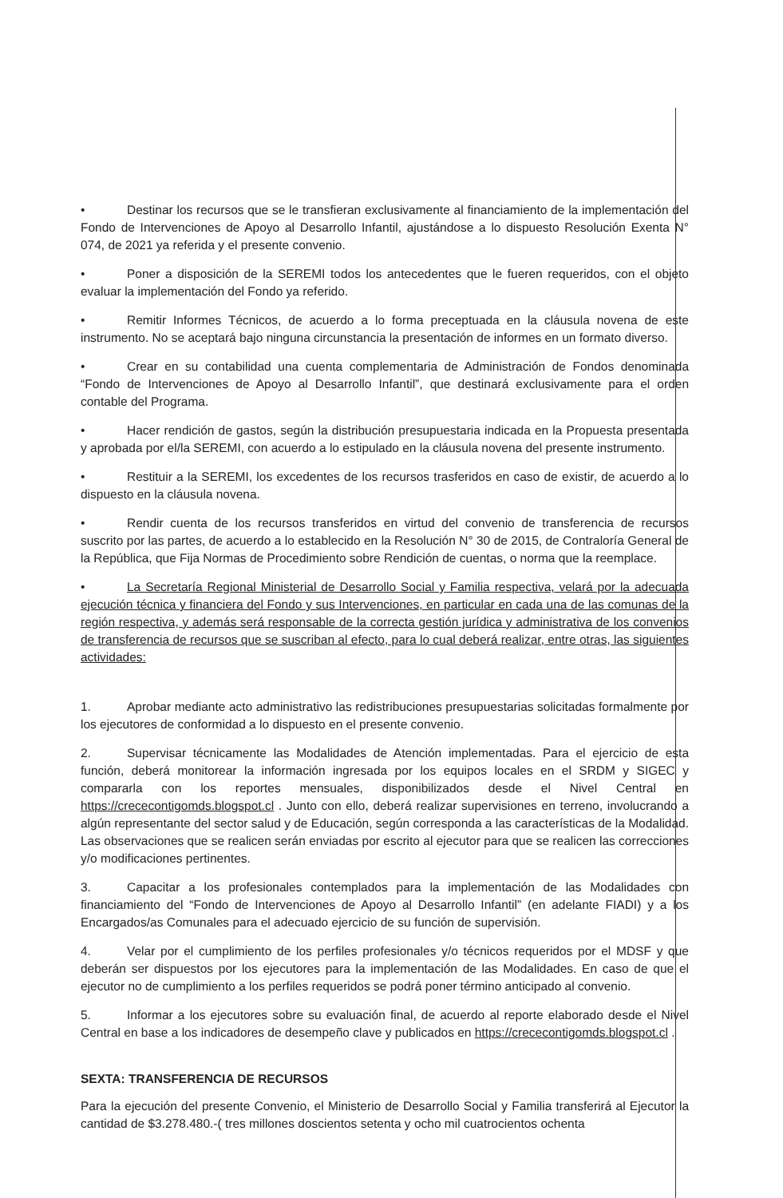• Destinar los recursos que se le transfieran exclusivamente al financiamiento de la implementación del Fondo de Intervenciones de Apoyo al Desarrollo Infantil, ajustándose a lo dispuesto Resolución Exenta N° 074, de 2021 ya referida y el presente convenio.
• Poner a disposición de la SEREMI todos los antecedentes que le fueren requeridos, con el objeto evaluar la implementación del Fondo ya referido.
• Remitir Informes Técnicos, de acuerdo a lo forma preceptuada en la cláusula novena de este instrumento. No se aceptará bajo ninguna circunstancia la presentación de informes en un formato diverso.
• Crear en su contabilidad una cuenta complementaria de Administración de Fondos denominada “Fondo de Intervenciones de Apoyo al Desarrollo Infantil”, que destinará exclusivamente para el orden contable del Programa.
• Hacer rendición de gastos, según la distribución presupuestaria indicada en la Propuesta presentada y aprobada por el/la SEREMI, con acuerdo a lo estipulado en la cláusula novena del presente instrumento.
• Restituir a la SEREMI, los excedentes de los recursos trasferidos en caso de existir, de acuerdo a lo dispuesto en la cláusula novena.
• Rendir cuenta de los recursos transferidos en virtud del convenio de transferencia de recursos suscrito por las partes, de acuerdo a lo establecido en la Resolución N° 30 de 2015, de Contraloría General de la República, que Fija Normas de Procedimiento sobre Rendición de cuentas, o norma que la reemplace.
• La Secretaría Regional Ministerial de Desarrollo Social y Familia respectiva, velará por la adecuada ejecución técnica y financiera del Fondo y sus Intervenciones, en particular en cada una de las comunas de la región respectiva, y además será responsable de la correcta gestión jurídica y administrativa de los convenios de transferencia de recursos que se suscriban al efecto, para lo cual deberá realizar, entre otras, las siguientes actividades:
1. Aprobar mediante acto administrativo las redistribuciones presupuestarias solicitadas formalmente por los ejecutores de conformidad a lo dispuesto en el presente convenio.
2. Supervisar técnicamente las Modalidades de Atención implementadas. Para el ejercicio de esta función, deberá monitorear la información ingresada por los equipos locales en el SRDM y SIGEC y compararla con los reportes mensuales, disponibilizados desde el Nivel Central en https://crececontigomds.blogspot.cl . Junto con ello, deberá realizar supervisiones en terreno, involucrando a algún representante del sector salud y de Educación, según corresponda a las características de la Modalidad. Las observaciones que se realicen serán enviadas por escrito al ejecutor para que se realicen las correcciones y/o modificaciones pertinentes.
3. Capacitar a los profesionales contemplados para la implementación de las Modalidades con financiamiento del “Fondo de Intervenciones de Apoyo al Desarrollo Infantil” (en adelante FIADI) y a los Encargados/as Comunales para el adecuado ejercicio de su función de supervisión.
4. Velar por el cumplimiento de los perfiles profesionales y/o técnicos requeridos por el MDSF y que deberán ser dispuestos por los ejecutores para la implementación de las Modalidades. En caso de que el ejecutor no de cumplimiento a los perfiles requeridos se podrá poner término anticipado al convenio.
5. Informar a los ejecutores sobre su evaluación final, de acuerdo al reporte elaborado desde el Nivel Central en base a los indicadores de desempeño clave y publicados en https://crececontigomds.blogspot.cl .
SEXTA: TRANSFERENCIA DE RECURSOS
Para la ejecución del presente Convenio, el Ministerio de Desarrollo Social y Familia transferirá al Ejecutor la cantidad de $3.278.480.-( tres millones doscientos setenta y ocho mil cuatrocientos ochenta